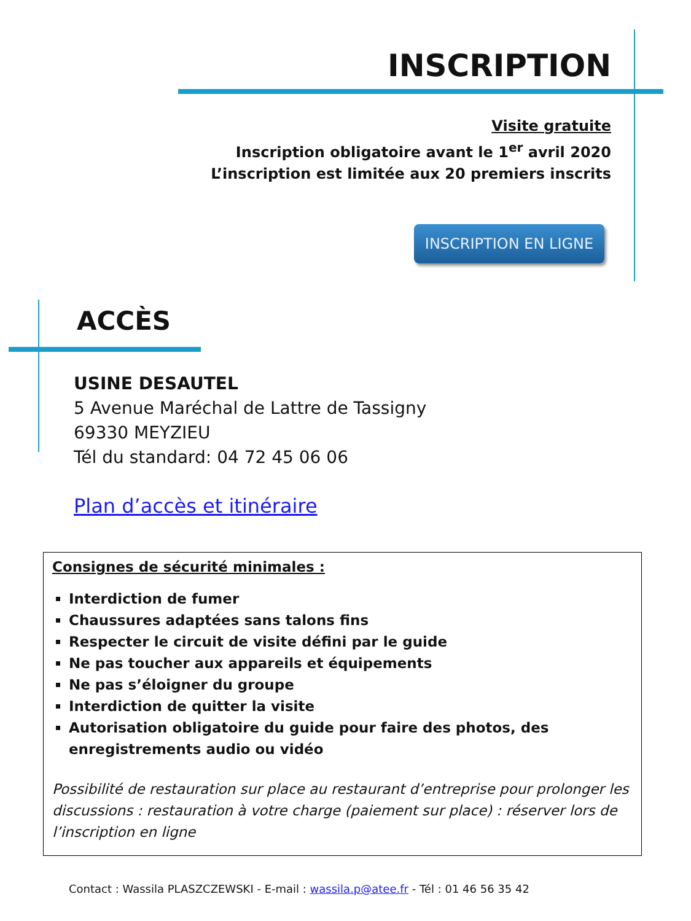INSCRIPTION
Visite gratuite
Inscription obligatoire avant le 1<sup>er</sup> avril 2020
L’inscription est limitée aux 20 premiers inscrits
INSCRIPTION EN LIGNE
ACCÈS
USINE DESAUTEL
5 Avenue Maréchal de Lattre de Tassigny
69330 MEYZIEU
Tél du standard: 04 72 45 06 06
Plan d’accès et itinéraire
Consignes de sécurité minimales :
Interdiction de fumer
Chaussures adaptées sans talons fins
Respecter le circuit de visite défini par le guide
Ne pas toucher aux appareils et équipements
Ne pas s’éloigner du groupe
Interdiction de quitter la visite
Autorisation obligatoire du guide pour faire des photos, des enregistrements audio ou vidéo
Possibilité de restauration sur place au restaurant d’entreprise pour prolonger les discussions : restauration à votre charge (paiement sur place) : réserver lors de l’inscription en ligne
Contact : Wassila PLASZCZEWSKI - E-mail : wassila.p@atee.fr - Tél : 01 46 56 35 42